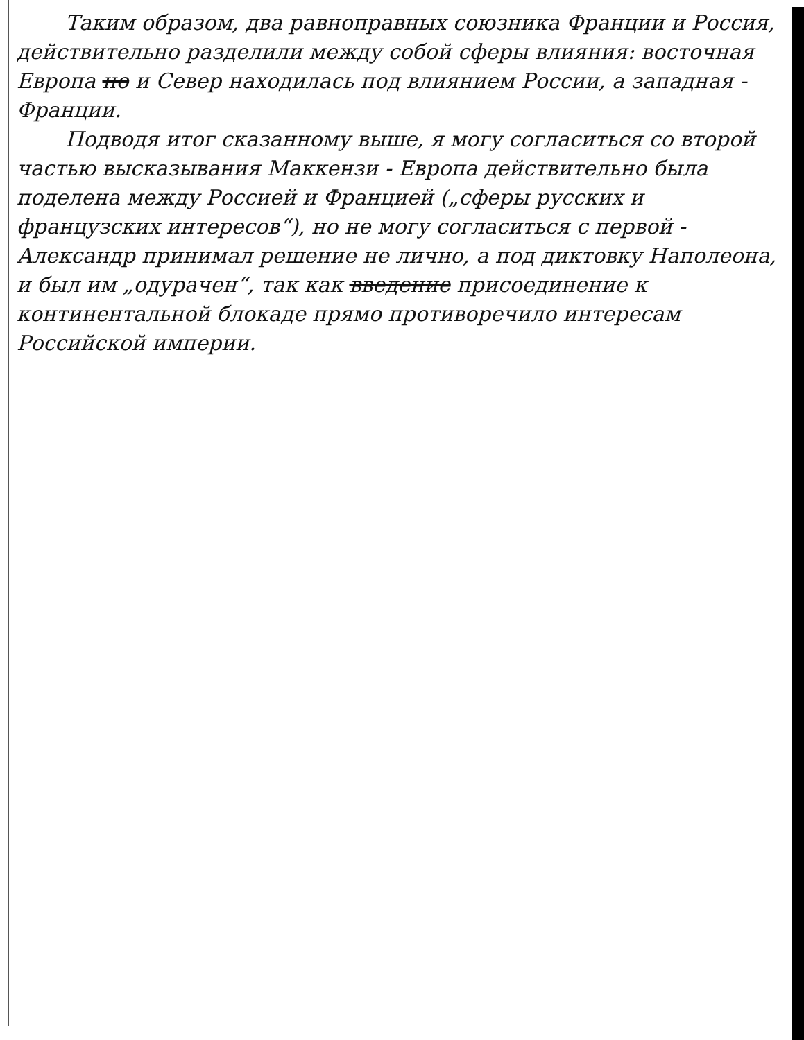Таким образом, два равноправных союзника Франции и Россия, действительно разделили между собой сферы влияния: восточная Европа но и Север находилась под влиянием России, а западная - Франции.
Подводя итог сказанному выше, я могу согласиться со второй частью высказывания Маккензи - Европа действительно была поделена между Россией и Францией („сферы русских и французских интересов“), но не могу согласиться с первой - Александр принимал решение не лично, а под диктовку Наполеона, и был им „одурачен“, так как введение присоединение к континентальной блокаде прямо противоречило интересам Российской империи.